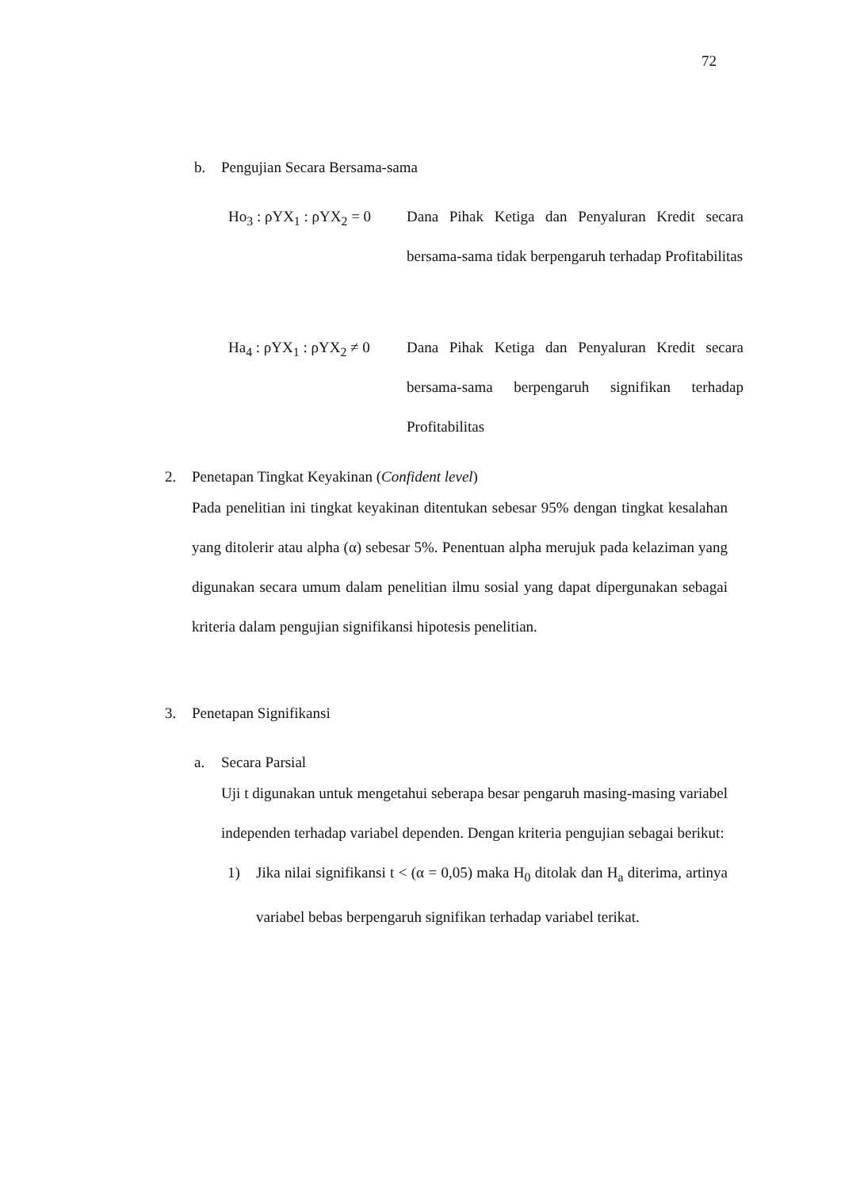72
b. Pengujian Secara Bersama-sama
Ho<sub>3</sub> : ρYX<sub>1</sub> : ρYX<sub>2</sub> = 0
Dana Pihak Ketiga dan Penyaluran Kredit secara bersama-sama tidak berpengaruh terhadap Profitabilitas
Ha<sub>4</sub> : ρYX<sub>1</sub> : ρYX<sub>2</sub> ≠ 0
Dana Pihak Ketiga dan Penyaluran Kredit secara bersama-sama berpengaruh signifikan terhadap Profitabilitas
2. Penetapan Tingkat Keyakinan (Confident level)
Pada penelitian ini tingkat keyakinan ditentukan sebesar 95% dengan tingkat kesalahan yang ditolerir atau alpha (α) sebesar 5%. Penentuan alpha merujuk pada kelaziman yang digunakan secara umum dalam penelitian ilmu sosial yang dapat dipergunakan sebagai kriteria dalam pengujian signifikansi hipotesis penelitian.
3. Penetapan Signifikansi
a. Secara Parsial
Uji t digunakan untuk mengetahui seberapa besar pengaruh masing-masing variabel independen terhadap variabel dependen. Dengan kriteria pengujian sebagai berikut:
1) Jika nilai signifikansi t < (α = 0,05) maka H<sub>0</sub> ditolak dan H<sub>a</sub> diterima, artinya variabel bebas berpengaruh signifikan terhadap variabel terikat.